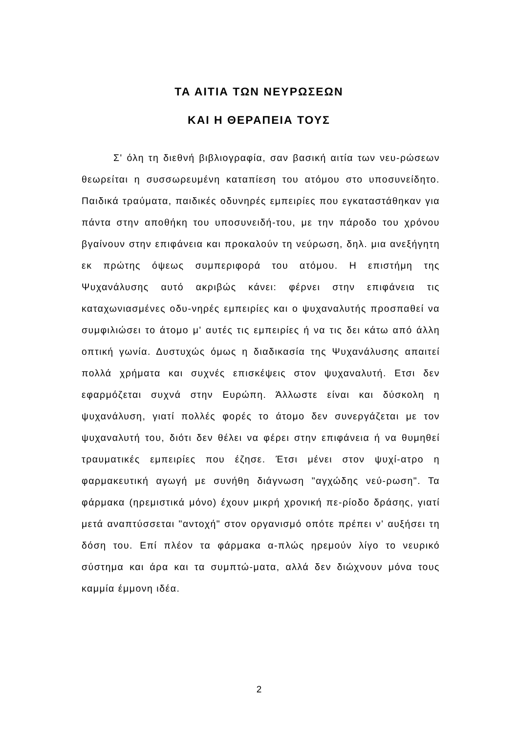ΤΑ ΑΙΤΙΑ ΤΩΝ ΝΕΥΡΩΣΕΩΝ
ΚΑΙ Η ΘΕΡΑΠΕΙΑ ΤΟΥΣ
Σ' όλη τη διεθνή βιβλιογραφία, σαν βασική αιτία των νευ-ρώσεων θεωρείται η συσσωρευμένη καταπίεση του ατόμου στο υποσυνείδητο. Παιδικά τραύματα, παιδικές οδυνηρές εμπειρίες που εγκαταστάθηκαν για πάντα στην αποθήκη του υποσυνειδή-του, με την πάροδο του χρόνου βγαίνουν στην επιφάνεια και προκαλούν τη νεύρωση, δηλ. μια ανεξήγητη εκ πρώτης όψεως συμπεριφορά του ατόμου. Η επιστήμη της Ψυχανάλυσης αυτό ακριβώς κάνει: φέρνει στην επιφάνεια τις καταχωνιασμένες οδυ-νηρές εμπειρίες και ο ψυχαναλυτής προσπαθεί να συμφιλιώσει το άτομο μ' αυτές τις εμπειρίες ή να τις δει κάτω από άλλη οπτική γωνία. Δυστυχώς όμως η διαδικασία της Ψυχανάλυσης απαιτεί πολλά χρήματα και συχνές επισκέψεις στον ψυχαναλυτή. Ετσι δεν εφαρμόζεται συχνά στην Ευρώπη. Άλλωστε είναι και δύσκολη η ψυχανάλυση, γιατί πολλές φορές το άτομο δεν συνεργάζεται με τον ψυχαναλυτή του, διότι δεν θέλει να φέρει στην επιφάνεια ή να θυμηθεί τραυματικές εμπειρίες που έζησε. Έτσι μένει στον ψυχί-ατρο η φαρμακευτική αγωγή με συνήθη διάγνωση "αγχώδης νεύ-ρωση". Τα φάρμακα (ηρεμιστικά μόνο) έχουν μικρή χρονική πε-ρίοδο δράσης, γιατί μετά αναπτύσσεται "αντοχή" στον οργανισμό οπότε πρέπει ν' αυξήσει τη δόση του. Επί πλέον τα φάρμακα α-πλώς ηρεμούν λίγο το νευρικό σύστημα και άρα και τα συμπτώ-ματα, αλλά δεν διώχνουν μόνα τους καμμία έμμονη ιδέα.
2